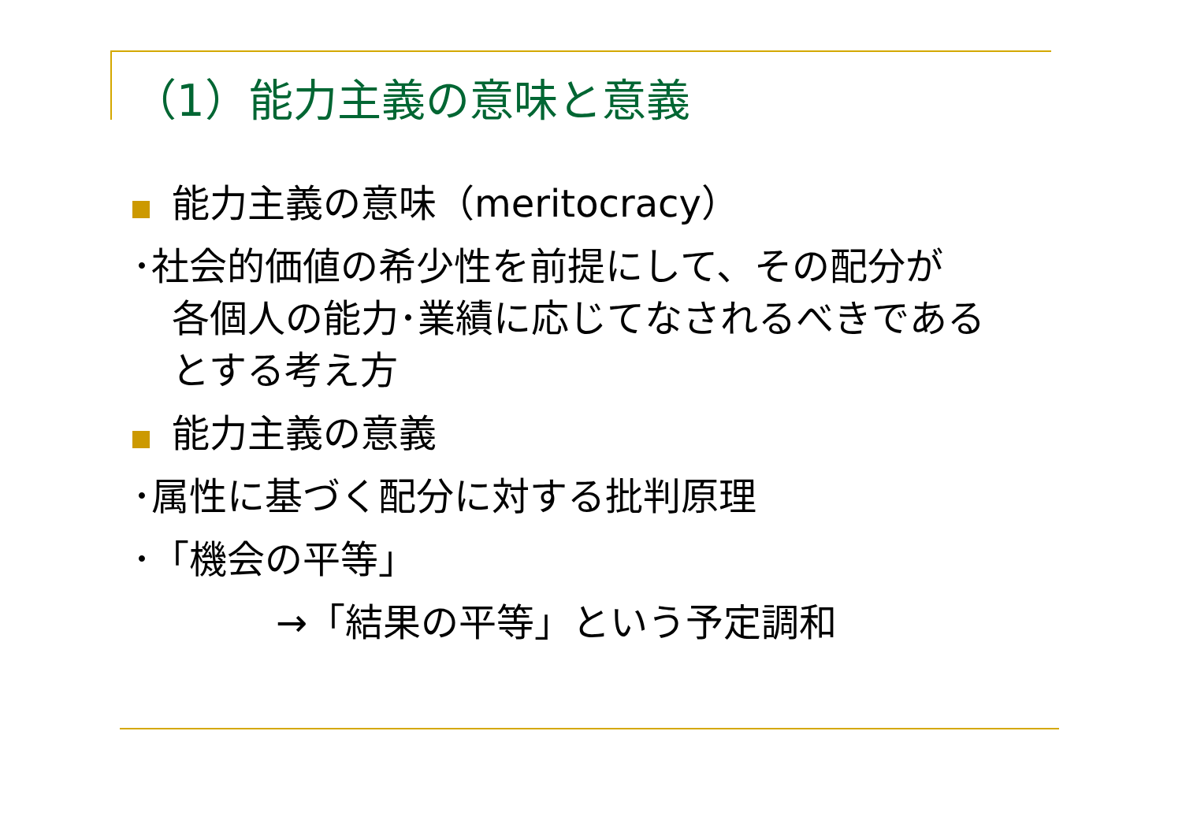（1）能力主義の意味と意義
能力主義の意味（meritocracy）
･社会的価値の希少性を前提にして、その配分が
各個人の能力･業績に応じてなされるべきである
とする考え方
能力主義の意義
･属性に基づく配分に対する批判原理
･「機会の平等」
→「結果の平等」という予定調和